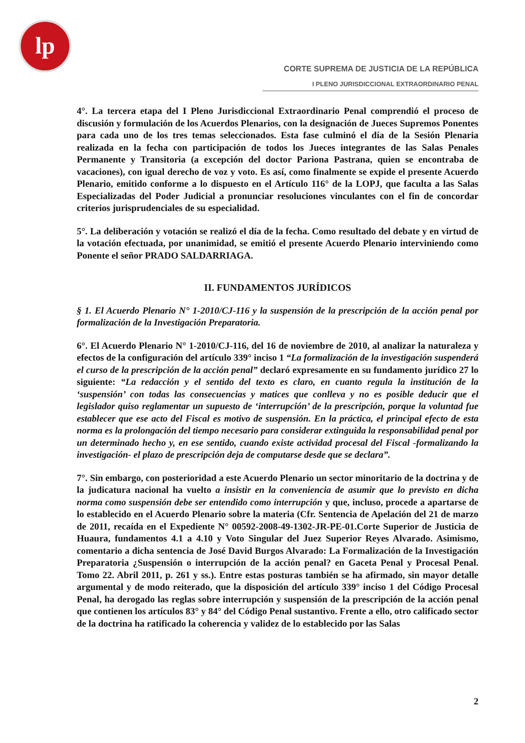lp
CORTE SUPREMA DE JUSTICIA DE LA REPÚBLICA
I PLENO JURISDICCIONAL EXTRAORDINARIO PENAL
4°. La tercera etapa del I Pleno Jurisdiccional Extraordinario Penal comprendió el proceso de discusión y formulación de los Acuerdos Plenarios, con la designación de Jueces Supremos Ponentes para cada uno de los tres temas seleccionados. Esta fase culminó el día de la Sesión Plenaria realizada en la fecha con participación de todos los Jueces integrantes de las Salas Penales Permanente y Transitoria (a excepción del doctor Pariona Pastrana, quien se encontraba de vacaciones), con igual derecho de voz y voto. Es así, como finalmente se expide el presente Acuerdo Plenario, emitido conforme a lo dispuesto en el Artículo 116° de la LOPJ, que faculta a las Salas Especializadas del Poder Judicial a pronunciar resoluciones vinculantes con el fin de concordar criterios jurisprudenciales de su especialidad.
5°. La deliberación y votación se realizó el día de la fecha. Como resultado del debate y en virtud de la votación efectuada, por unanimidad, se emitió el presente Acuerdo Plenario interviniendo como Ponente el señor PRADO SALDARRIAGA.
II. FUNDAMENTOS JURÍDICOS
§ 1. El Acuerdo Plenario N° 1-2010/CJ-116 y la suspensión de la prescripción de la acción penal por formalización de la Investigación Preparatoria.
6°. El Acuerdo Plenario N° 1-2010/CJ-116, del 16 de noviembre de 2010, al analizar la naturaleza y efectos de la configuración del artículo 339° inciso 1 “La formalización de la investigación suspenderá el curso de la prescripción de la acción penal” declaró expresamente en su fundamento jurídico 27 lo siguiente: “La redacción y el sentido del texto es claro, en cuanto regula la institución de la ‘suspensión’ con todas las consecuencias y matices que conlleva y no es posible deducir que el legislador quiso reglamentar un supuesto de ‘interrupción’ de la prescripción, porque la voluntad fue establecer que ese acto del Fiscal es motivo de suspensión. En la práctica, el principal efecto de esta norma es la prolongación del tiempo necesario para considerar extinguida la responsabilidad penal por un determinado hecho y, en ese sentido, cuando existe actividad procesal del Fiscal -formalizando la investigación- el plazo de prescripción deja de computarse desde que se declara”.
7°. Sin embargo, con posterioridad a este Acuerdo Plenario un sector minoritario de la doctrina y de la judicatura nacional ha vuelto a insistir en la conveniencia de asumir que lo previsto en dicha norma como suspensión debe ser entendido como interrupción y que, incluso, procede a apartarse de lo establecido en el Acuerdo Plenario sobre la materia (Cfr. Sentencia de Apelación del 21 de marzo de 2011, recaída en el Expediente N° 00592-2008-49-1302-JR-PE-01.Corte Superior de Justicia de Huaura, fundamentos 4.1 a 4.10 y Voto Singular del Juez Superior Reyes Alvarado. Asimismo, comentario a dicha sentencia de José David Burgos Alvarado: La Formalización de la Investigación Preparatoria ¿Suspensión o interrupción de la acción penal? en Gaceta Penal y Procesal Penal. Tomo 22. Abril 2011, p. 261 y ss.). Entre estas posturas también se ha afirmado, sin mayor detalle argumental y de modo reiterado, que la disposición del artículo 339° inciso 1 del Código Procesal Penal, ha derogado las reglas sobre interrupción y suspensión de la prescripción de la acción penal que contienen los artículos 83° y 84° del Código Penal sustantivo. Frente a ello, otro calificado sector de la doctrina ha ratificado la coherencia y validez de lo establecido por las Salas
2